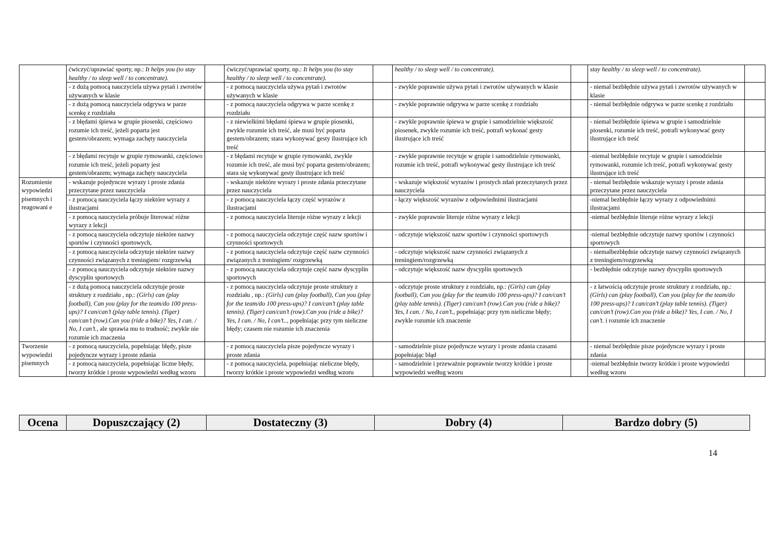| | ćwiczyć/uprawiać sporty, np.: It helps you (to stay healthy / to sleep well / to concentrate). | | ćwiczyć/uprawiać sporty, np.: It helps you (to stay healthy / to sleep well / to concentrate). | | healthy / to sleep well / to concentrate). | | stay healthy / to sleep well / to concentrate). | |
| | - z dużą pomocą nauczyciela używa pytań i zwrotów używanych w klasie | | - z pomocą nauczyciela używa pytań i zwrotów używanych w klasie | | - zwykle poprawnie używa pytań i zwrotów używanych w klasie | | - niemal bezbłędnie używa pytań i zwrotów używanych w klasie | |
| | - z dużą pomocą nauczyciela odgrywa w parze scenkę z rozdziału | | - z pomocą nauczyciela odgrywa w parze scenkę z rozdziału | | - zwykle poprawnie odgrywa w parze scenkę z rozdziału | | - niemal bezbłędnie odgrywa w parze scenkę z rozdziału | |
| | - z błędami śpiewa w grupie piosenki, częściowo rozumie ich treść, jeżeli poparta jest gestem/obrazem; wymaga zachęty nauczyciela | | - z niewielkimi błędami śpiewa w grupie piosenki, zwykle rozumie ich treść, ale musi być poparta gestem/obrazem; stara wykonywać gesty ilustrujące ich treść | | - zwykle poprawnie śpiewa w grupie i samodzielnie większość piosenek, zwykle rozumie ich treść, potrafi wykonać gesty ilustrujące ich treść | | - niemal bezbłędnie śpiewa w grupie i samodzielnie piosenki, rozumie ich treść, potrafi wykonywać gesty ilustrujące ich treść | |
| | - z błędami recytuje w grupie rymowanki, częściowo rozumie ich treść, jeżeli poparty jest gestem/obrazem; wymaga zachęty nauczyciela | | - z błędami recytuje w grupie rymowanki, zwykle rozumie ich treść, ale musi być poparta gestem/obrazem; stara się wykonywać gesty ilustrujące ich treść | | - zwykle poprawnie recytuje w grupie i samodzielnie rymowanki, rozumie ich treść, potrafi wykonywać gesty ilustrujące ich treść | | -niemal bezbłędnie recytuje w grupie i samodzielnie rymowanki, rozumie ich treść, potrafi wykonywać gesty ilustrujące ich treść | |
| Rozumienie wypowiedzi pisemnych i reagowani e | - wskazuje pojedyncze wyrazy i proste zdania przeczytane przez nauczyciela | | - wskazuje niektóre wyrazy i proste zdania przeczytane przez nauczyciela | | - wskazuje większość wyrazów i prostych zdań przeczytanych przez nauczyciela | | - niemal bezbłędnie wskazuje wyrazy i proste zdania przeczytane przez nauczyciela | |
| | - z pomocą nauczyciela łączy niektóre wyrazy z ilustracjami | | - z pomocą nauczyciela łączy część wyrazów z ilustracjami | | - łączy większość wyrazów z odpowiednimi ilustracjami | | -niemal bezbłędnie łączy wyrazy z odpowiednimi ilustracjami | |
| | - z pomocą nauczyciela próbuje literować różne wyrazy z lekcji | | - z pomocą nauczyciela literuje różne wyrazy z lekcji | | - zwykle poprawnie literuje różne wyrazy z lekcji | | -niemal bezbłędnie literuje różne wyrazy z lekcji | |
| | - z pomocą nauczyciela odczytuje niektóre nazwy sportów i czynności sportowych, | | - z pomocą nauczyciela odczytuje część nazw sportów i czynności sportowych | | - odczytuje większość nazw sportów i czynności sportowych | | -niemal bezbłędnie odczytuje nazwy sportów i czynności sportowych | |
| | - z pomocą nauczyciela odczytuje niektóre nazwy czynności związanych z treningiem/ rozgrzewką | | - z pomocą nauczyciela odczytuje część nazw czynności związanych z treningiem/ rozgrzewką | | - odczytuje większość nazw czynności związanych z treningiem/rozgrzewką | | - niemalbezbłędnie odczytuje nazwy czynności związanych z treningiem/rozgrzewką | |
| | - z pomocą nauczyciela odczytuje niektóre nazwy dyscyplin sportowych | | - z pomocą nauczyciela odczytuje część nazw dyscyplin sportowych | | - odczytuje większość nazw dyscyplin sportowych | | - bezbłędnie odczytuje nazwy dyscyplin sportowych | |
| | - z dużą pomocą nauczyciela odczytuje proste struktury z rozdziału , np.: (Girls) can (play football), Can you (play for the team/do 100 press-ups)? I can/can’t (play table tennis). (Tiger) can/can’t (row).Can you (ride a bike)? Yes, I can. / No, I can’t., ale sprawia mu to trudność; zwykle nie rozumie ich znaczenia | | - z pomocą nauczyciela odczytuje proste struktury z rozdziału , np.: (Girls) can (play football), Can you (play for the team/do 100 press-ups)? I can/can’t (play table tennis). (Tiger) can/can’t (row).Can you (ride a bike)? Yes, I can. / No, I can’t.., popełniając przy tym nieliczne błędy; czasem nie rozumie ich znaczenia | | - odczytuje proste struktury z rozdziału, np.: (Girls) can (play football), Can you (play for the team/do 100 press-ups)? I can/can’t (play table tennis). (Tiger) can/can’t (row).Can you (ride a bike)? Yes, I can. / No, I can’t., popełniając przy tym nieliczne błędy; zwykle rozumie ich znaczenie | | - z łatwością odczytuje proste struktury z rozdziału, np.: (Girls) can (play football), Can you (play for the team/do 100 press-ups)? I can/can’t (play table tennis). (Tiger) can/can’t (row).Can you (ride a bike)? Yes, I can. / No, I can’t. i rozumie ich znaczenie | |
| Tworzenie wypowiedzi pisemnych | - z pomocą nauczyciela, popełniając błędy, pisze pojedyncze wyrazy i proste zdania | | - z pomocą nauczyciela pisze pojedyncze wyrazy i proste zdania | | - samodzielnie pisze pojedyncze wyrazy i proste zdania czasami popełniając błąd | | - niemal bezbłędnie pisze pojedyncze wyrazy i proste zdania | |
| | - z pomocą nauczyciela, popełniając liczne błędy, tworzy krótkie i proste wypowiedzi według wzoru | | - z pomocą nauczyciela, popełniając nieliczne błędy, tworzy krótkie i proste wypowiedzi według wzoru | | - samodzielnie i przeważnie poprawnie tworzy krótkie i proste wypowiedzi według wzoru | | -niemal bezbłędnie tworzy krótkie i proste wypowiedzi według wzoru | |
| Ocena | Dopuszczający (2) | Dostateczny (3) | Dobry (4) | Bardzo dobry (5) |
| --- | --- | --- | --- | --- |
14